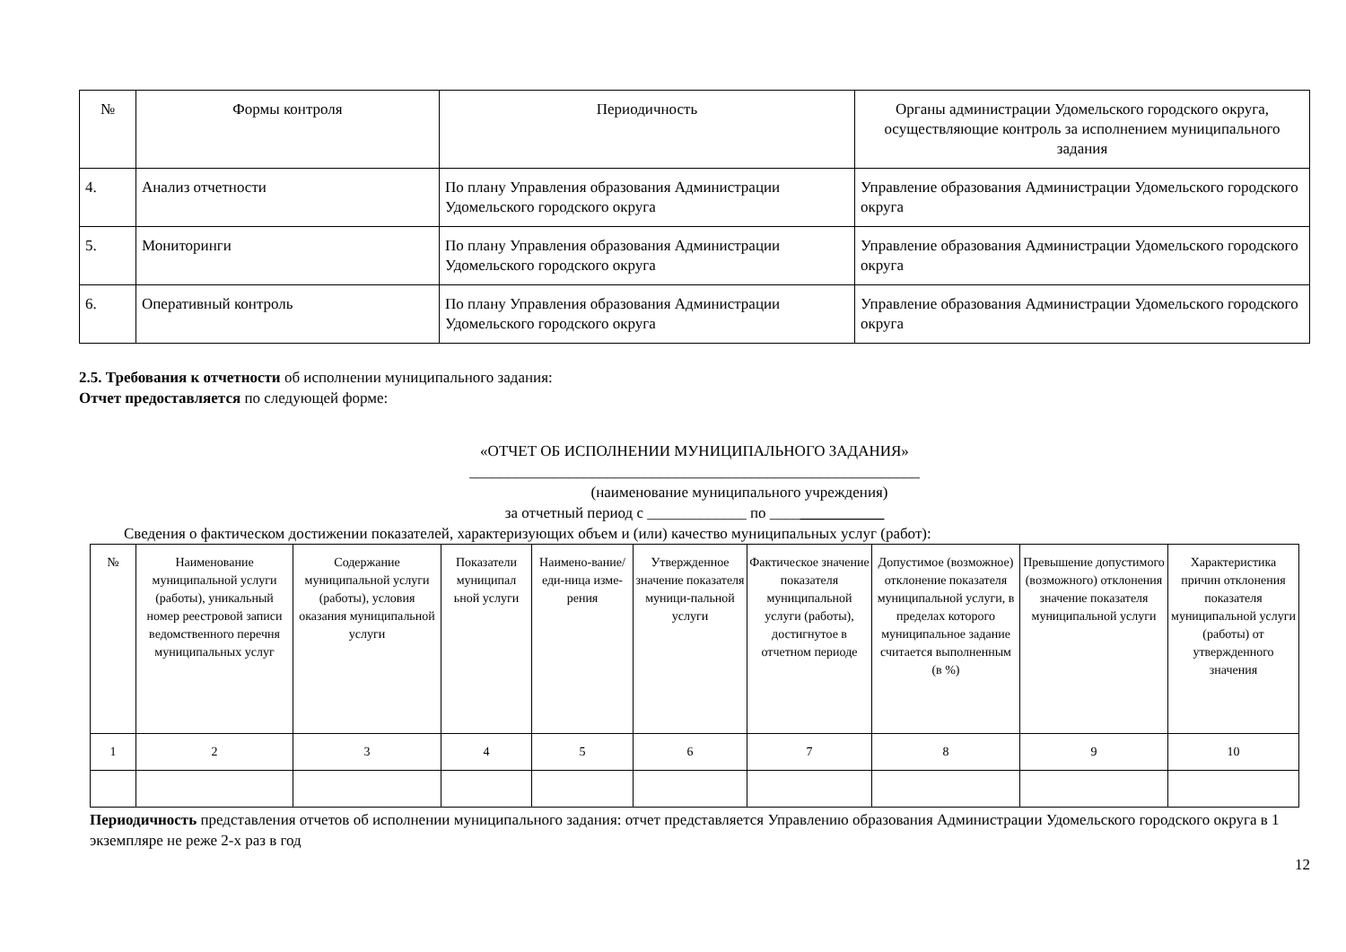| № | Формы контроля | Периодичность | Органы администрации Удомельского городского округа, осуществляющие контроль за исполнением муниципального задания |
| --- | --- | --- | --- |
| 4. | Анализ отчетности | По плану Управления образования Администрации Удомельского городского округа | Управление образования Администрации Удомельского городского округа |
| 5. | Мониторинги | По плану Управления образования Администрации Удомельского городского округа | Управление образования Администрации Удомельского городского округа |
| 6. | Оперативный контроль | По плану Управления образования Администрации Удомельского городского округа | Управление образования Администрации Удомельского городского округа |
2.5. Требования к отчетности об исполнении муниципального задания:
Отчет предоставляется по следующей форме:
«ОТЧЕТ ОБ ИСПОЛНЕНИИ МУНИЦИПАЛЬНОГО ЗАДАНИЯ»
___________________________________________________________
(наименование муниципального учреждения)
за отчетный период с _____________ по _______________
Сведения о фактическом достижении показателей, характеризующих объем и (или) качество муниципальных услуг (работ):
| № | Наименование муниципальной услуги (работы), уникальный номер реестровой записи ведомственного перечня муниципальных услуг | Содержание муниципальной услуги (работы), условия оказания муниципальной услуги | Показатели муниципал ьной услуги | Наимено-вание/еди-ница изме-рения | Утвержденное значение показателя муници-пальной услуги | Фактическое значение показателя муниципальной услуги (работы), достигнутое в отчетном периоде | Допустимое (возможное) отклонение показателя муниципальной услуги, в пределах которого муниципальное задание считается выполненным (в %) | Превышение допустимого (возможного) отклонения значение показателя муниципальной услуги | Характеристика причин отклонения показателя муниципальной услуги (работы) от утвержденного значения |
| --- | --- | --- | --- | --- | --- | --- | --- | --- | --- |
| 1 | 2 | 3 | 4 | 5 | 6 | 7 | 8 | 9 | 10 |
Периодичность представления отчетов об исполнении муниципального задания: отчет представляется Управлению образования Администрации Удомельского городского округа в 1 экземпляре не реже 2-х раз в год
12